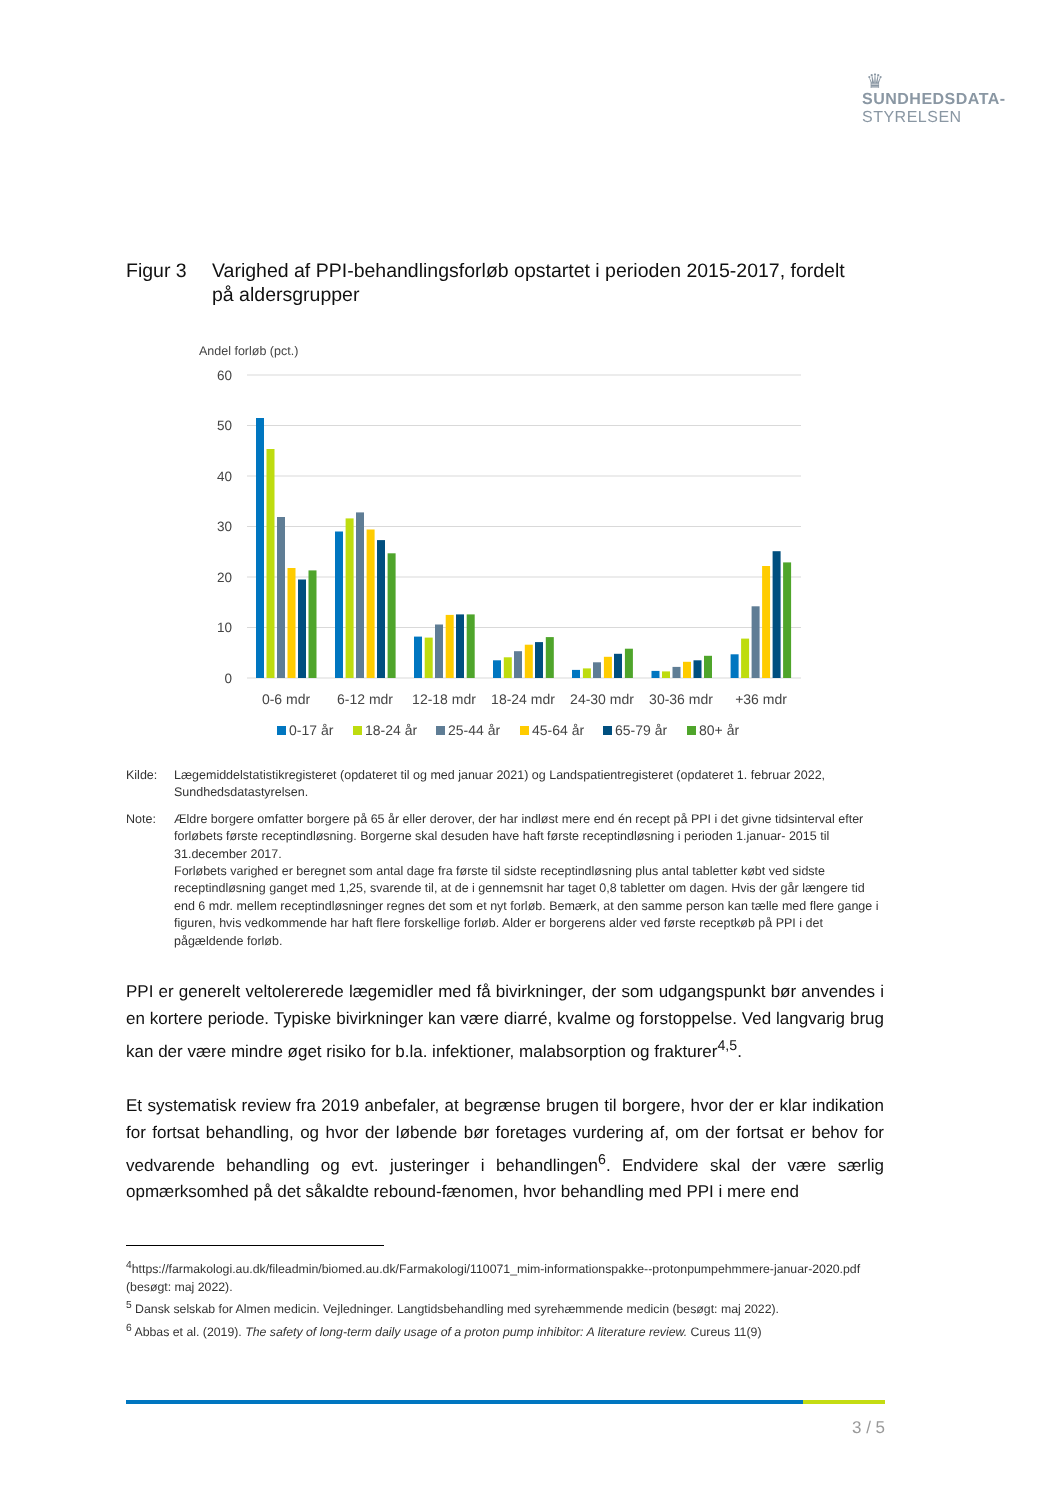♛
SUNDHEDSDATA-
STYRELSEN
Figur 3 Varighed af PPI-behandlingsforløb opstartet i perioden 2015-2017, fordelt på aldersgrupper
Andel forløb (pct.)
60
50
40
30
20
10
0
0-6 mdr
6-12 mdr
12-18 mdr
18-24 mdr
24-30 mdr
30-36 mdr
+36 mdr
0-17 år
18-24 år
25-44 år
45-64 år
65-79 år
80+ år
Kilde: Lægemiddelstatistikregisteret (opdateret til og med januar 2021) og Landspatientregisteret (opdateret 1. februar 2022, Sundhedsdatastyrelsen.
Note: Ældre borgere omfatter borgere på 65 år eller derover, der har indløst mere end én recept på PPI i det givne tidsinterval efter forløbets første receptindløsning. Borgerne skal desuden have haft første receptindløsning i perioden 1.januar- 2015 til 31.december 2017.
Forløbets varighed er beregnet som antal dage fra første til sidste receptindløsning plus antal tabletter købt ved sidste receptindløsning ganget med 1,25, svarende til, at de i gennemsnit har taget 0,8 tabletter om dagen. Hvis der går længere tid end 6 mdr. mellem receptindløsninger regnes det som et nyt forløb. Bemærk, at den samme person kan tælle med flere gange i figuren, hvis vedkommende har haft flere forskellige forløb. Alder er borgerens alder ved første receptkøb på PPI i det pågældende forløb.
PPI er generelt veltolererede lægemidler med få bivirkninger, der som udgangspunkt bør anvendes i en kortere periode. Typiske bivirkninger kan være diarré, kvalme og forstoppelse. Ved langvarig brug kan der være mindre øget risiko for b.la. infektioner, malabsorption og frakturer<sup>4,5</sup>.
Et systematisk review fra 2019 anbefaler, at begrænse brugen til borgere, hvor der er klar indikation for fortsat behandling, og hvor der løbende bør foretages vurdering af, om der fortsat er behov for vedvarende behandling og evt. justeringer i behandlingen<sup>6</sup>. Endvidere skal der være særlig opmærksomhed på det såkaldte rebound-fænomen, hvor behandling med PPI i mere end
<sup>4</sup> https://farmakologi.au.dk/fileadmin/biomed.au.dk/Farmakologi/110071_mim-informationspakke--protonpumpehmmere-januar-2020.pdf (besøgt: maj 2022).
<sup>5</sup> Dansk selskab for Almen medicin. Vejledninger. Langtidsbehandling med syrehæmmende medicin (besøgt: maj 2022).
<sup>6</sup> Abbas et al. (2019). The safety of long-term daily usage of a proton pump inhibitor: A literature review. Cureus 11(9)
3 / 5